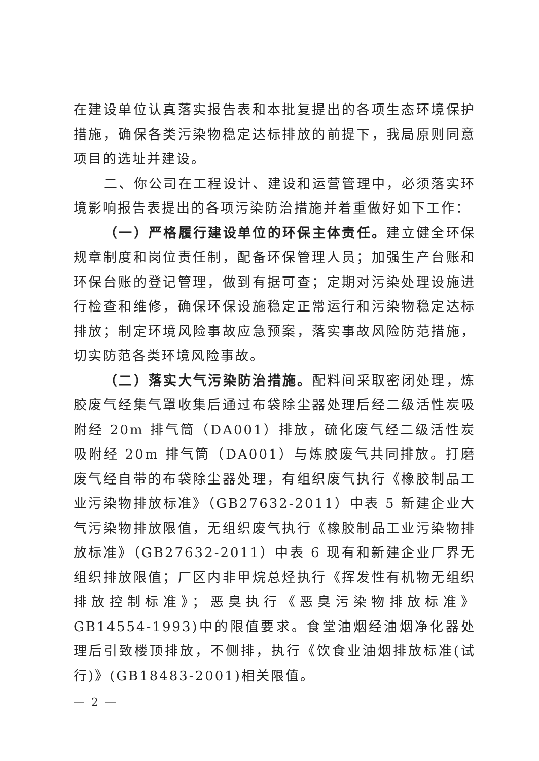在建设单位认真落实报告表和本批复提出的各项生态环境保护措施，确保各类污染物稳定达标排放的前提下，我局原则同意项目的选址并建设。
二、你公司在工程设计、建设和运营管理中，必须落实环境影响报告表提出的各项污染防治措施并着重做好如下工作：
（一）严格履行建设单位的环保主体责任。建立健全环保规章制度和岗位责任制，配备环保管理人员；加强生产台账和环保台账的登记管理，做到有据可查；定期对污染处理设施进行检查和维修，确保环保设施稳定正常运行和污染物稳定达标排放；制定环境风险事故应急预案，落实事故风险防范措施，切实防范各类环境风险事故。
（二）落实大气污染防治措施。配料间采取密闭处理，炼胶废气经集气罩收集后通过布袋除尘器处理后经二级活性炭吸附经 20m 排气筒（DA001）排放，硫化废气经二级活性炭吸附经 20m 排气筒（DA001）与炼胶废气共同排放。打磨废气经自带的布袋除尘器处理，有组织废气执行《橡胶制品工业污染物排放标准》（GB27632-2011）中表 5 新建企业大气污染物排放限值，无组织废气执行《橡胶制品工业污染物排放标准》（GB27632-2011）中表 6 现有和新建企业厂界无组织排放限值；厂区内非甲烷总烃执行《挥发性有机物无组织排放控制标准》；恶臭执行《恶臭污染物排放标准》GB14554-1993)中的限值要求。食堂油烟经油烟净化器处理后引致楼顶排放，不侧排，执行《饮食业油烟排放标准(试行)》(GB18483-2001)相关限值。
— 2 —